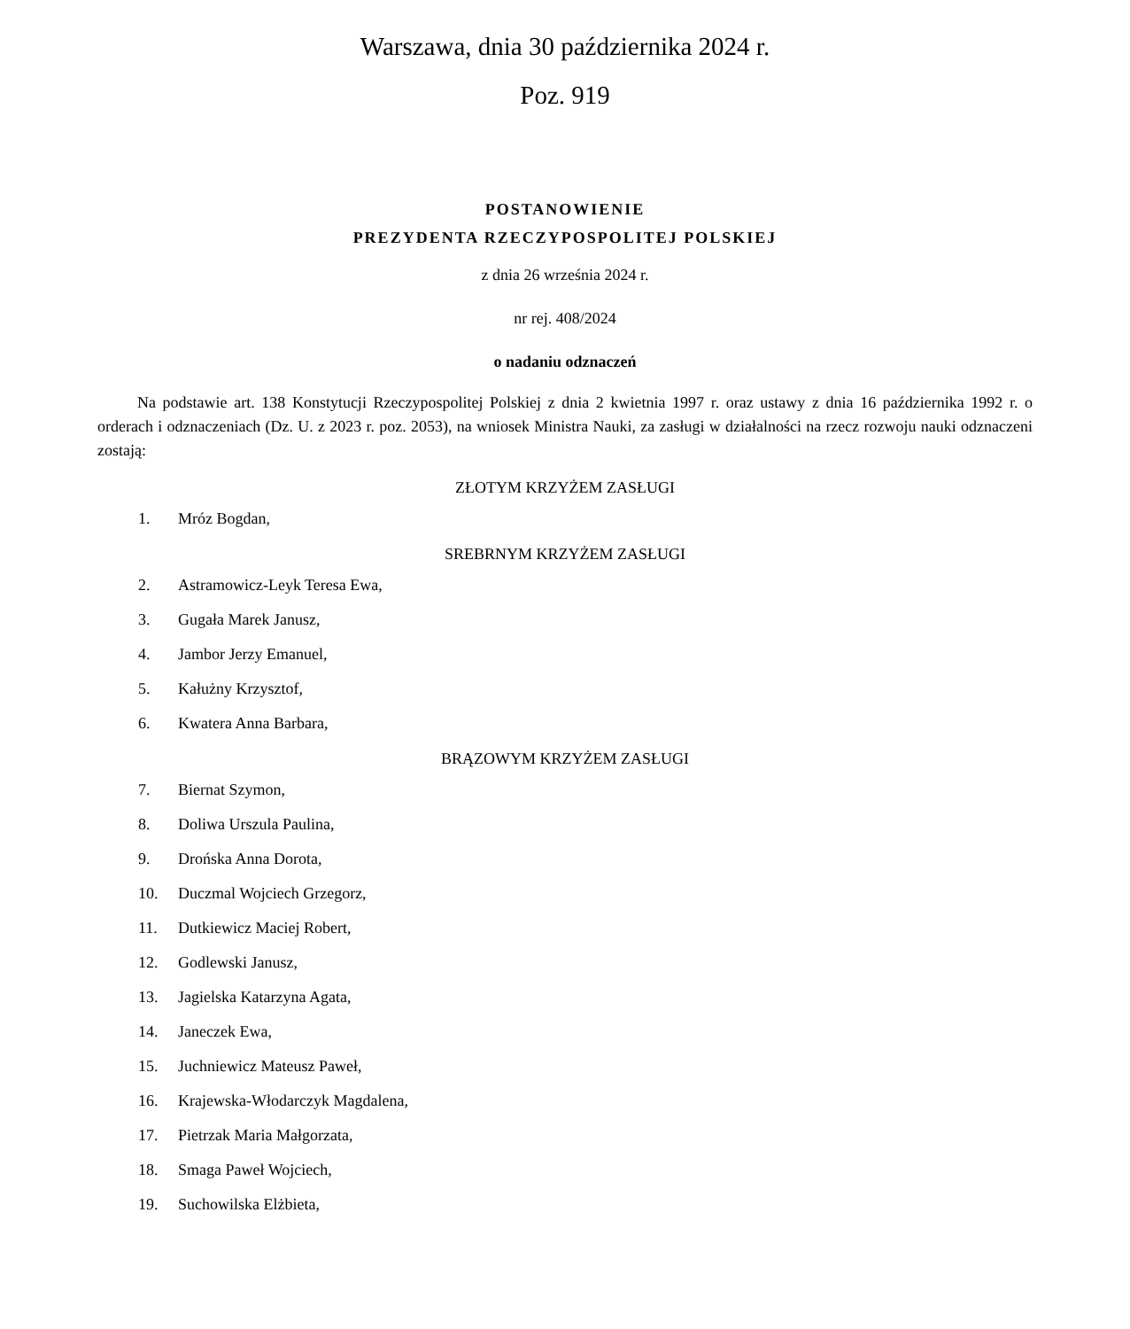Warszawa, dnia 30 października 2024 r.
Poz. 919
POSTANOWIENIE
PREZYDENTA RZECZYPOSPOLITEJ POLSKIEJ
z dnia 26 września 2024 r.
nr rej. 408/2024
o nadaniu odznaczeń
Na podstawie art. 138 Konstytucji Rzeczypospolitej Polskiej z dnia 2 kwietnia 1997 r. oraz ustawy z dnia 16 paździer­nika 1992 r. o orderach i odznaczeniach (Dz. U. z 2023 r. poz. 2053), na wniosek Ministra Nauki, za zasługi w działalności na rzecz rozwoju nauki odznaczeni zostają:
ZŁOTYM KRZYŻEM ZASŁUGI
1. Mróz Bogdan,
SREBRNYM KRZYŻEM ZASŁUGI
2. Astramowicz-Leyk Teresa Ewa,
3. Gugała Marek Janusz,
4. Jambor Jerzy Emanuel,
5. Kałużny Krzysztof,
6. Kwatera Anna Barbara,
BRĄZOWYM KRZYŻEM ZASŁUGI
7. Biernat Szymon,
8. Doliwa Urszula Paulina,
9. Drońska Anna Dorota,
10. Duczmal Wojciech Grzegorz,
11. Dutkiewicz Maciej Robert,
12. Godlewski Janusz,
13. Jagielska Katarzyna Agata,
14. Janeczek Ewa,
15. Juchniewicz Mateusz Paweł,
16. Krajewska-Włodarczyk Magdalena,
17. Pietrzak Maria Małgorzata,
18. Smaga Paweł Wojciech,
19. Suchowilska Elżbieta,